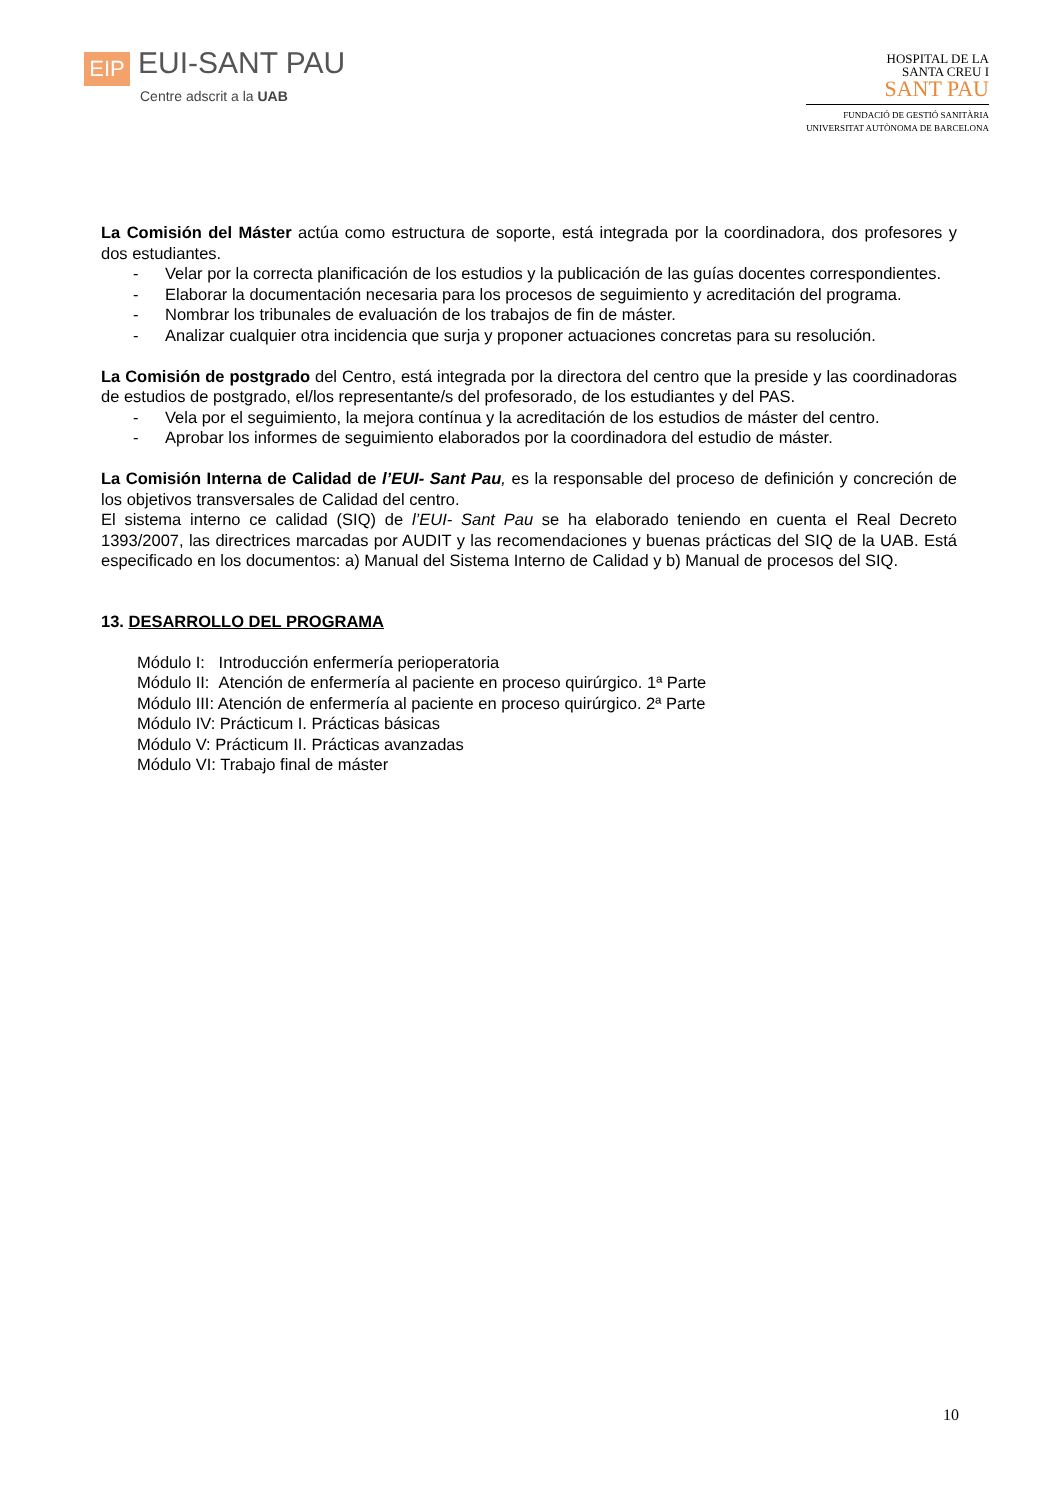EIP EUI-SANT PAU
Centre adscrit a la UAB
HOSPITAL DE LA
SANTA CREU I
SANT PAU
FUNDACIÓ DE GESTIÓ SANITÀRIA
UNIVERSITAT AUTÒNOMA DE BARCELONA
La Comisión del Máster actúa como estructura de soporte, está integrada por la coordinadora, dos profesores y dos estudiantes.
- Velar por la correcta planificación de los estudios y la publicación de las guías docentes correspondientes.
- Elaborar la documentación necesaria para los procesos de seguimiento y acreditación del programa.
- Nombrar los tribunales de evaluación de los trabajos de fin de máster.
- Analizar cualquier otra incidencia que surja y proponer actuaciones concretas para su resolución.
La Comisión de postgrado del Centro, está integrada por la directora del centro que la preside y las coordinadoras de estudios de postgrado, el/los representante/s del profesorado, de los estudiantes y del PAS.
- Vela por el seguimiento, la mejora contínua y la acreditación de los estudios de máster del centro.
- Aprobar los informes de seguimiento elaborados por la coordinadora del estudio de máster.
La Comisión Interna de Calidad de l’EUI- Sant Pau, es la responsable del proceso de definición y concreción de los objetivos transversales de Calidad del centro.
El sistema interno ce calidad (SIQ) de l’EUI- Sant Pau se ha elaborado teniendo en cuenta el Real Decreto 1393/2007, las directrices marcadas por AUDIT y las recomendaciones y buenas prácticas del SIQ de la UAB. Está especificado en los documentos: a) Manual del Sistema Interno de Calidad y b) Manual de procesos del SIQ.
13. DESARROLLO DEL PROGRAMA
Módulo I: Introducción enfermería perioperatoria
Módulo II: Atención de enfermería al paciente en proceso quirúrgico. 1ª Parte
Módulo III: Atención de enfermería al paciente en proceso quirúrgico. 2ª Parte
Módulo IV: Prácticum I. Prácticas básicas
Módulo V: Prácticum II. Prácticas avanzadas
Módulo VI: Trabajo final de máster
10